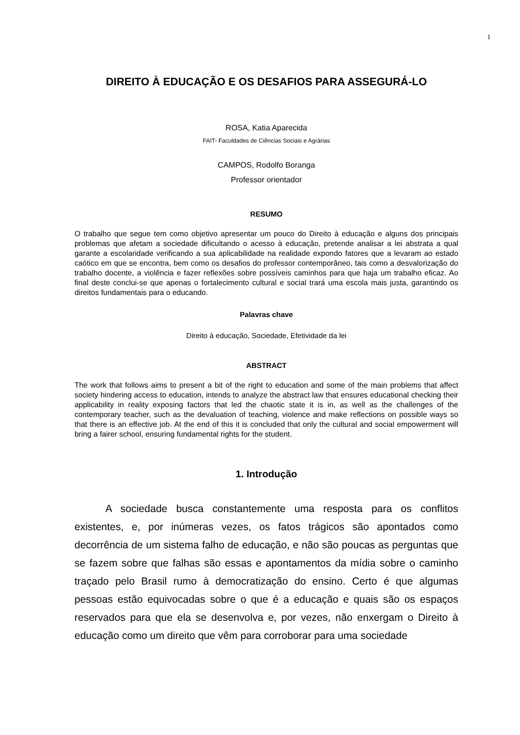1
DIREITO À EDUCAÇÃO E OS DESAFIOS PARA ASSEGURÁ-LO
ROSA, Katia Aparecida
FAIT- Faculdades de Ciências Sociais e Agrárias
CAMPOS, Rodolfo Boranga
Professor orientador
RESUMO
O trabalho que segue tem como objetivo apresentar um pouco do Direito à educação e alguns dos principais problemas que afetam a sociedade dificultando o acesso à educação, pretende analisar a lei abstrata a qual garante a escolaridade verificando a sua aplicabilidade na realidade expondo fatores que a levaram ao estado caótico em que se encontra, bem como os desafios do professor contemporâneo, tais como a desvalorização do trabalho docente, a violência e fazer reflexões sobre possíveis caminhos para que haja um trabalho eficaz. Ao final deste conclui-se que apenas o fortalecimento cultural e social trará uma escola mais justa, garantindo os direitos fundamentais para o educando.
Palavras chave
Direito à educação, Sociedade, Efetividade da lei
ABSTRACT
The work that follows aims to present a bit of the right to education and some of the main problems that affect society hindering access to education, intends to analyze the abstract law that ensures educational checking their applicability in reality exposing factors that led the chaotic state it is in, as well as the challenges of the contemporary teacher, such as the devaluation of teaching, violence and make reflections on possible ways so that there is an effective job. At the end of this it is concluded that only the cultural and social empowerment will bring a fairer school, ensuring fundamental rights for the student.
1. Introdução
A sociedade busca constantemente uma resposta para os conflitos existentes, e, por inúmeras vezes, os fatos trágicos são apontados como decorrência de um sistema falho de educação, e não são poucas as perguntas que se fazem sobre que falhas são essas e apontamentos da mídia sobre o caminho traçado pelo Brasil rumo à democratização do ensino. Certo é que algumas pessoas estão equivocadas sobre o que é a educação e quais são os espaços reservados para que ela se desenvolva e, por vezes, não enxergam o Direito à educação como um direito que vêm para corroborar para uma sociedade